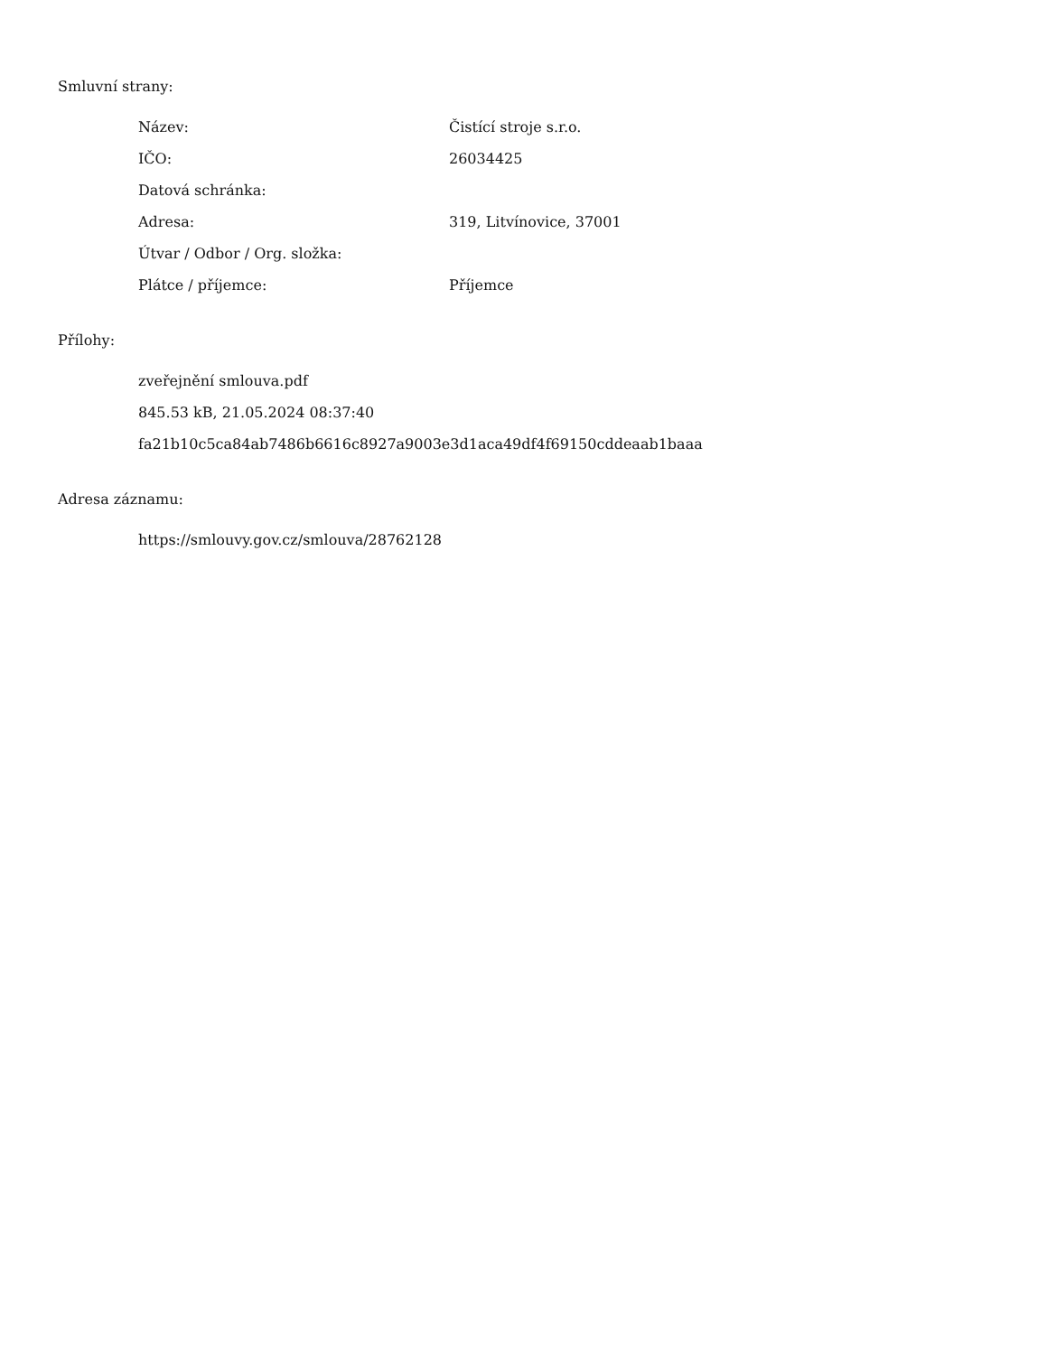Smluvní strany:
| Název: | Čistící stroje s.r.o. |
| IČO: | 26034425 |
| Datová schránka: | |
| Adresa: | 319, Litvínovice, 37001 |
| Útvar / Odbor / Org. složka: | |
| Plátce / příjemce: | Příjemce |
Přílohy:
zveřejnění smlouva.pdf
845.53 kB, 21.05.2024 08:37:40
fa21b10c5ca84ab7486b6616c8927a9003e3d1aca49df4f69150cddeaab1baaa
Adresa záznamu:
https://smlouvy.gov.cz/smlouva/28762128